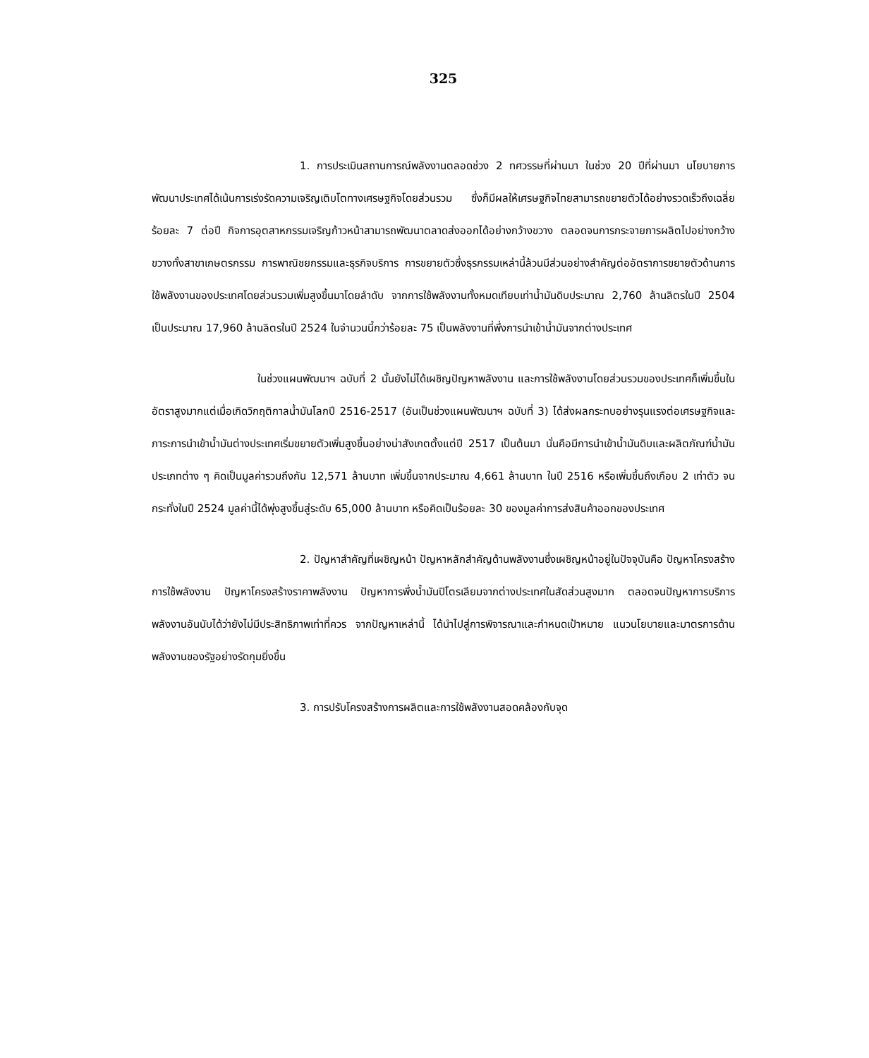325
1. การประเมินสถานการณ์พลังงานตลอดช่วง 2 ทศวรรษที่ผ่านมา ในช่วง 20 ปีที่ผ่านมา นโยบายการพัฒนาประเทศได้เน้นการเร่งรัดความเจริญเติบโตทางเศรษฐกิจโดยส่วนรวม ซึ่งก็มีผลให้เศรษฐกิจไทยสามารถขยายตัวได้อย่างรวดเร็วถึงเฉลี่ยร้อยละ 7 ต่อปี กิจการอุตสาหกรรมเจริญก้าวหน้าสามารถพัฒนาตลาดส่งออกได้อย่างกว้างขวาง ตลอดจนการกระจายการผลิตไปอย่างกว้างขวางทั้งสาขาเกษตรกรรม การพาณิชยกรรมและธุรกิจบริการ การขยายตัวซึ่งธุรกรรมเหล่านี้ล้วนมีส่วนอย่างสำคัญต่ออัตราการขยายตัวด้านการใช้พลังงานของประเทศโดยส่วนรวมเพิ่มสูงขึ้นมาโดยลำดับ จากการใช้พลังงานทั้งหมดเทียบเท่าน้ำมันดิบประมาณ 2,760 ล้านลิตรในปี 2504 เป็นประมาณ 17,960 ล้านลิตรในปี 2524 ในจำนวนนี้กว่าร้อยละ 75 เป็นพลังงานที่พึ่งการนำเข้าน้ำมันจากต่างประเทศ
ในช่วงแผนพัฒนาฯ ฉบับที่ 2 นั้นยังไม่ได้เผชิญปัญหาพลังงาน และการใช้พลังงานโดยส่วนรวมของประเทศก็เพิ่มขึ้นในอัตราสูงมากแต่เมื่อเกิดวิกฤติกาลน้ำมันโลกปี 2516-2517 (อันเป็นช่วงแผนพัฒนาฯ ฉบับที่ 3) ได้ส่งผลกระทบอย่างรุนแรงต่อเศรษฐกิจและภาระการนำเข้าน้ำมันต่างประเทศเริ่มขยายตัวเพิ่มสูงขึ้นอย่างน่าสังเกตตั้งแต่ปี 2517 เป็นต้นมา นั่นคือมีการนำเข้าน้ำมันดิบและผลิตภัณฑ์น้ำมันประเภทต่าง ๆ คิดเป็นมูลค่ารวมถึงกัน 12,571 ล้านบาท เพิ่มขึ้นจากประมาณ 4,661 ล้านบาท ในปี 2516 หรือเพิ่มขึ้นถึงเกือบ 2 เท่าตัว จนกระทั่งในปี 2524 มูลค่านี้ได้พุ่งสูงขึ้นสู่ระดับ 65,000 ล้านบาท หรือคิดเป็นร้อยละ 30 ของมูลค่าการส่งสินค้าออกของประเทศ
2. ปัญหาสำคัญที่เผชิญหน้า ปัญหาหลักสำคัญด้านพลังงานซึ่งเผชิญหน้าอยู่ในปัจจุบันคือ ปัญหาโครงสร้างการใช้พลังงาน ปัญหาโครงสร้างราคาพลังงาน ปัญหาการพึ่งน้ำมันปิโตรเลียมจากต่างประเทศในสัดส่วนสูงมาก ตลอดจนปัญหาการบริการพลังงานอันนับได้ว่ายังไม่มีประสิทธิภาพเท่าที่ควร จากปัญหาเหล่านี้ ได้นำไปสู่การพิจารณาและกำหนดเป้าหมาย แนวนโยบายและมาตรการด้านพลังงานของรัฐอย่างรัดกุมยิ่งขึ้น
3. การปรับโครงสร้างการผลิตและการใช้พลังงานสอดคล้องกับจุด